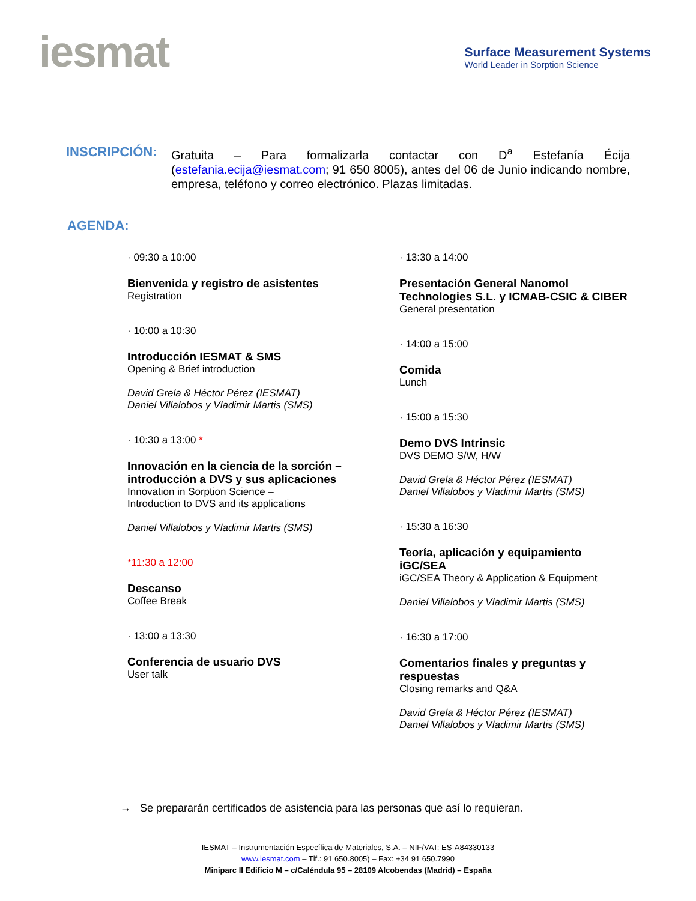iesmat
Surface Measurement Systems
World Leader in Sorption Science
INSCRIPCIÓN:
Gratuita – Para formalizarla contactar con D<sup>a</sup> Estefanía Écija (estefania.ecija@iesmat.com; 91 650 8005), antes del 06 de Junio indicando nombre, empresa, teléfono y correo electrónico. Plazas limitadas.
AGENDA:
· 09:30 a 10:00
Bienvenida y registro de asistentes
Registration
· 10:00 a 10:30
Introducción IESMAT & SMS
Opening & Brief introduction
David Grela & Héctor Pérez (IESMAT)
Daniel Villalobos y Vladimir Martis (SMS)
· 10:30 a 13:00 *
Innovación en la ciencia de la sorción – introducción a DVS y sus aplicaciones
Innovation in Sorption Science –
Introduction to DVS and its applications
Daniel Villalobos y Vladimir Martis (SMS)
*11:30 a 12:00
Descanso
Coffee Break
· 13:00 a 13:30
Conferencia de usuario DVS
User talk
· 13:30 a 14:00
Presentación General Nanomol Technologies S.L. y ICMAB-CSIC & CIBER
General presentation
· 14:00 a 15:00
Comida
Lunch
· 15:00 a 15:30
Demo DVS Intrinsic
DVS DEMO S/W, H/W
David Grela & Héctor Pérez (IESMAT)
Daniel Villalobos y Vladimir Martis (SMS)
· 15:30 a 16:30
Teoría, aplicación y equipamiento iGC/SEA
iGC/SEA Theory & Application & Equipment
Daniel Villalobos y Vladimir Martis (SMS)
· 16:30 a 17:00
Comentarios finales y preguntas y respuestas
Closing remarks and Q&A
David Grela & Héctor Pérez (IESMAT)
Daniel Villalobos y Vladimir Martis (SMS)
→ Se prepararán certificados de asistencia para las personas que así lo requieran.
IESMAT – Instrumentación Específica de Materiales, S.A. – NIF/VAT: ES-A84330133
www.iesmat.com – Tlf.: 91 650.8005) – Fax: +34 91 650.7990
Miniparc II Edificio M – c/Caléndula 95 – 28109 Alcobendas (Madrid) – España